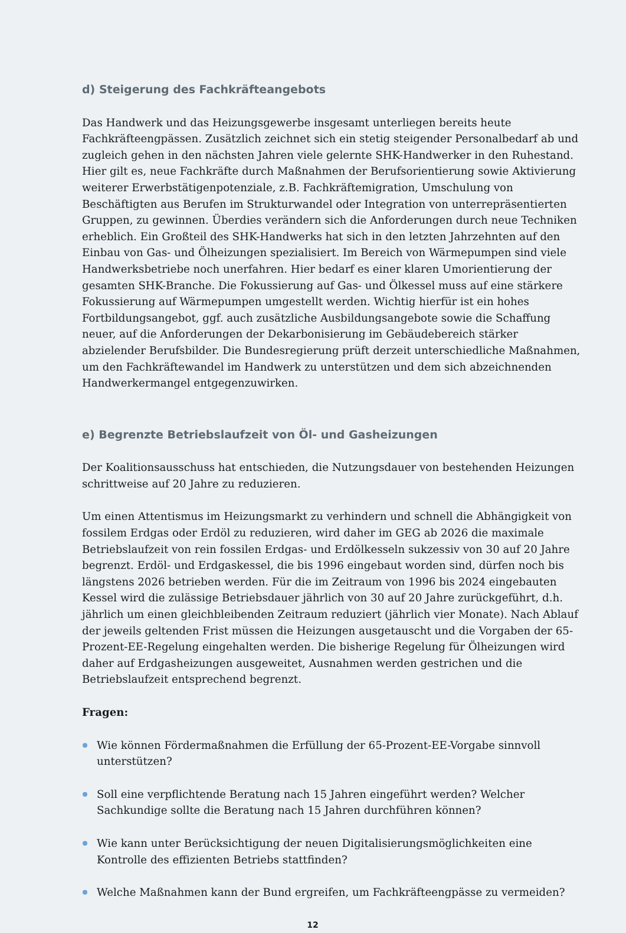d) Steigerung des Fachkräfteangebots
Das Handwerk und das Heizungsgewerbe insgesamt unterliegen bereits heute Fachkräfteengpässen. Zusätzlich zeichnet sich ein stetig steigender Personalbedarf ab und zugleich gehen in den nächsten Jahren viele gelernte SHK-Handwerker in den Ruhestand. Hier gilt es, neue Fachkräfte durch Maßnahmen der Berufsorientierung sowie Aktivierung weiterer Erwerbstätigenpotenziale, z.B. Fachkräftemigration, Umschulung von Beschäftigten aus Berufen im Strukturwandel oder Integration von unterrepräsentierten Gruppen, zu gewinnen. Überdies verändern sich die Anforderungen durch neue Techniken erheblich. Ein Großteil des SHK-Handwerks hat sich in den letzten Jahrzehnten auf den Einbau von Gas- und Ölheizungen spezialisiert. Im Bereich von Wärmepumpen sind viele Handwerksbetriebe noch unerfahren. Hier bedarf es einer klaren Umorientierung der gesamten SHK-Branche. Die Fokussierung auf Gas- und Ölkessel muss auf eine stärkere Fokussierung auf Wärmepumpen umgestellt werden. Wichtig hierfür ist ein hohes Fortbildungsangebot, ggf. auch zusätzliche Ausbildungsangebote sowie die Schaffung neuer, auf die Anforderungen der Dekarbonisierung im Gebäudebereich stärker abzielender Berufsbilder. Die Bundesregierung prüft derzeit unterschiedliche Maßnahmen, um den Fachkräftewandel im Handwerk zu unterstützen und dem sich abzeichnenden Handwerkermangel entgegenzuwirken.
e) Begrenzte Betriebslaufzeit von Öl- und Gasheizungen
Der Koalitionsausschuss hat entschieden, die Nutzungsdauer von bestehenden Heizungen schrittweise auf 20 Jahre zu reduzieren.
Um einen Attentismus im Heizungsmarkt zu verhindern und schnell die Abhängigkeit von fossilem Erdgas oder Erdöl zu reduzieren, wird daher im GEG ab 2026 die maximale Betriebslaufzeit von rein fossilen Erdgas- und Erdölkesseln sukzessiv von 30 auf 20 Jahre begrenzt. Erdöl- und Erdgaskessel, die bis 1996 eingebaut worden sind, dürfen noch bis längstens 2026 betrieben werden. Für die im Zeitraum von 1996 bis 2024 eingebauten Kessel wird die zulässige Betriebsdauer jährlich von 30 auf 20 Jahre zurückgeführt, d.h. jährlich um einen gleichbleibenden Zeitraum reduziert (jährlich vier Monate). Nach Ablauf der jeweils geltenden Frist müssen die Heizungen ausgetauscht und die Vorgaben der 65-Prozent-EE-Regelung eingehalten werden. Die bisherige Regelung für Ölheizungen wird daher auf Erdgasheizungen ausgeweitet, Ausnahmen werden gestrichen und die Betriebslaufzeit entsprechend begrenzt.
Fragen:
Wie können Fördermaßnahmen die Erfüllung der 65-Prozent-EE-Vorgabe sinnvoll unterstützen?
Soll eine verpflichtende Beratung nach 15 Jahren eingeführt werden? Welcher Sachkundige sollte die Beratung nach 15 Jahren durchführen können?
Wie kann unter Berücksichtigung der neuen Digitalisierungsmöglichkeiten eine Kontrolle des effizienten Betriebs stattfinden?
Welche Maßnahmen kann der Bund ergreifen, um Fachkräfteengpässe zu vermeiden?
12